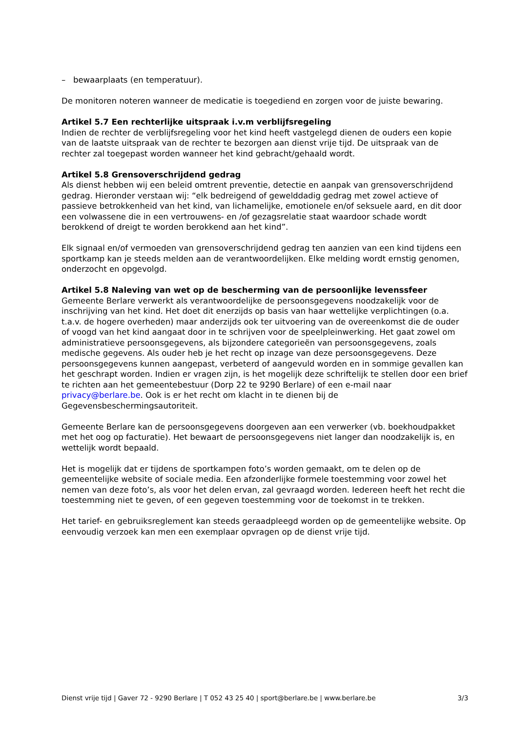– bewaarplaats (en temperatuur).
De monitoren noteren wanneer de medicatie is toegediend en zorgen voor de juiste bewaring.
Artikel 5.7 Een rechterlijke uitspraak i.v.m verblijfsregeling
Indien de rechter de verblijfsregeling voor het kind heeft vastgelegd dienen de ouders een kopie van de laatste uitspraak van de rechter te bezorgen aan dienst vrije tijd. De uitspraak van de rechter zal toegepast worden wanneer het kind gebracht/gehaald wordt.
Artikel 5.8 Grensoverschrijdend gedrag
Als dienst hebben wij een beleid omtrent preventie, detectie en aanpak van grensoverschrijdend gedrag. Hieronder verstaan wij: “elk bedreigend of gewelddadig gedrag met zowel actieve of passieve betrokkenheid van het kind, van lichamelijke, emotionele en/of seksuele aard, en dit door een volwassene die in een vertrouwens- en /of gezagsrelatie staat waardoor schade wordt berokkend of dreigt te worden berokkend aan het kind”.
Elk signaal en/of vermoeden van grensoverschrijdend gedrag ten aanzien van een kind tijdens een sportkamp kan je steeds melden aan de verantwoordelijken. Elke melding wordt ernstig genomen, onderzocht en opgevolgd.
Artikel 5.8 Naleving van wet op de bescherming van de persoonlijke levenssfeer
Gemeente Berlare verwerkt als verantwoordelijke de persoonsgegevens noodzakelijk voor de inschrijving van het kind. Het doet dit enerzijds op basis van haar wettelijke verplichtingen (o.a. t.a.v. de hogere overheden) maar anderzijds ook ter uitvoering van de overeenkomst die de ouder of voogd van het kind aangaat door in te schrijven voor de speelpleinwerking. Het gaat zowel om administratieve persoonsgegevens, als bijzondere categorieën van persoonsgegevens, zoals medische gegevens. Als ouder heb je het recht op inzage van deze persoonsgegevens. Deze persoonsgegevens kunnen aangepast, verbeterd of aangevuld worden en in sommige gevallen kan het geschrapt worden. Indien er vragen zijn, is het mogelijk deze schriftelijk te stellen door een brief te richten aan het gemeentebestuur (Dorp 22 te 9290 Berlare) of een e-mail naar privacy@berlare.be. Ook is er het recht om klacht in te dienen bij de Gegevensbeschermingsautoriteit.
Gemeente Berlare kan de persoonsgegevens doorgeven aan een verwerker (vb. boekhoudpakket met het oog op facturatie). Het bewaart de persoonsgegevens niet langer dan noodzakelijk is, en wettelijk wordt bepaald.
Het is mogelijk dat er tijdens de sportkampen foto’s worden gemaakt, om te delen op de gemeentelijke website of sociale media. Een afzonderlijke formele toestemming voor zowel het nemen van deze foto’s, als voor het delen ervan, zal gevraagd worden. Iedereen heeft het recht die toestemming niet te geven, of een gegeven toestemming voor de toekomst in te trekken.
Het tarief- en gebruiksreglement kan steeds geraadpleegd worden op de gemeentelijke website. Op eenvoudig verzoek kan men een exemplaar opvragen op de dienst vrije tijd.
Dienst vrije tijd | Gaver 72 - 9290 Berlare | T 052 43 25 40 | sport@berlare.be | www.berlare.be 3/3